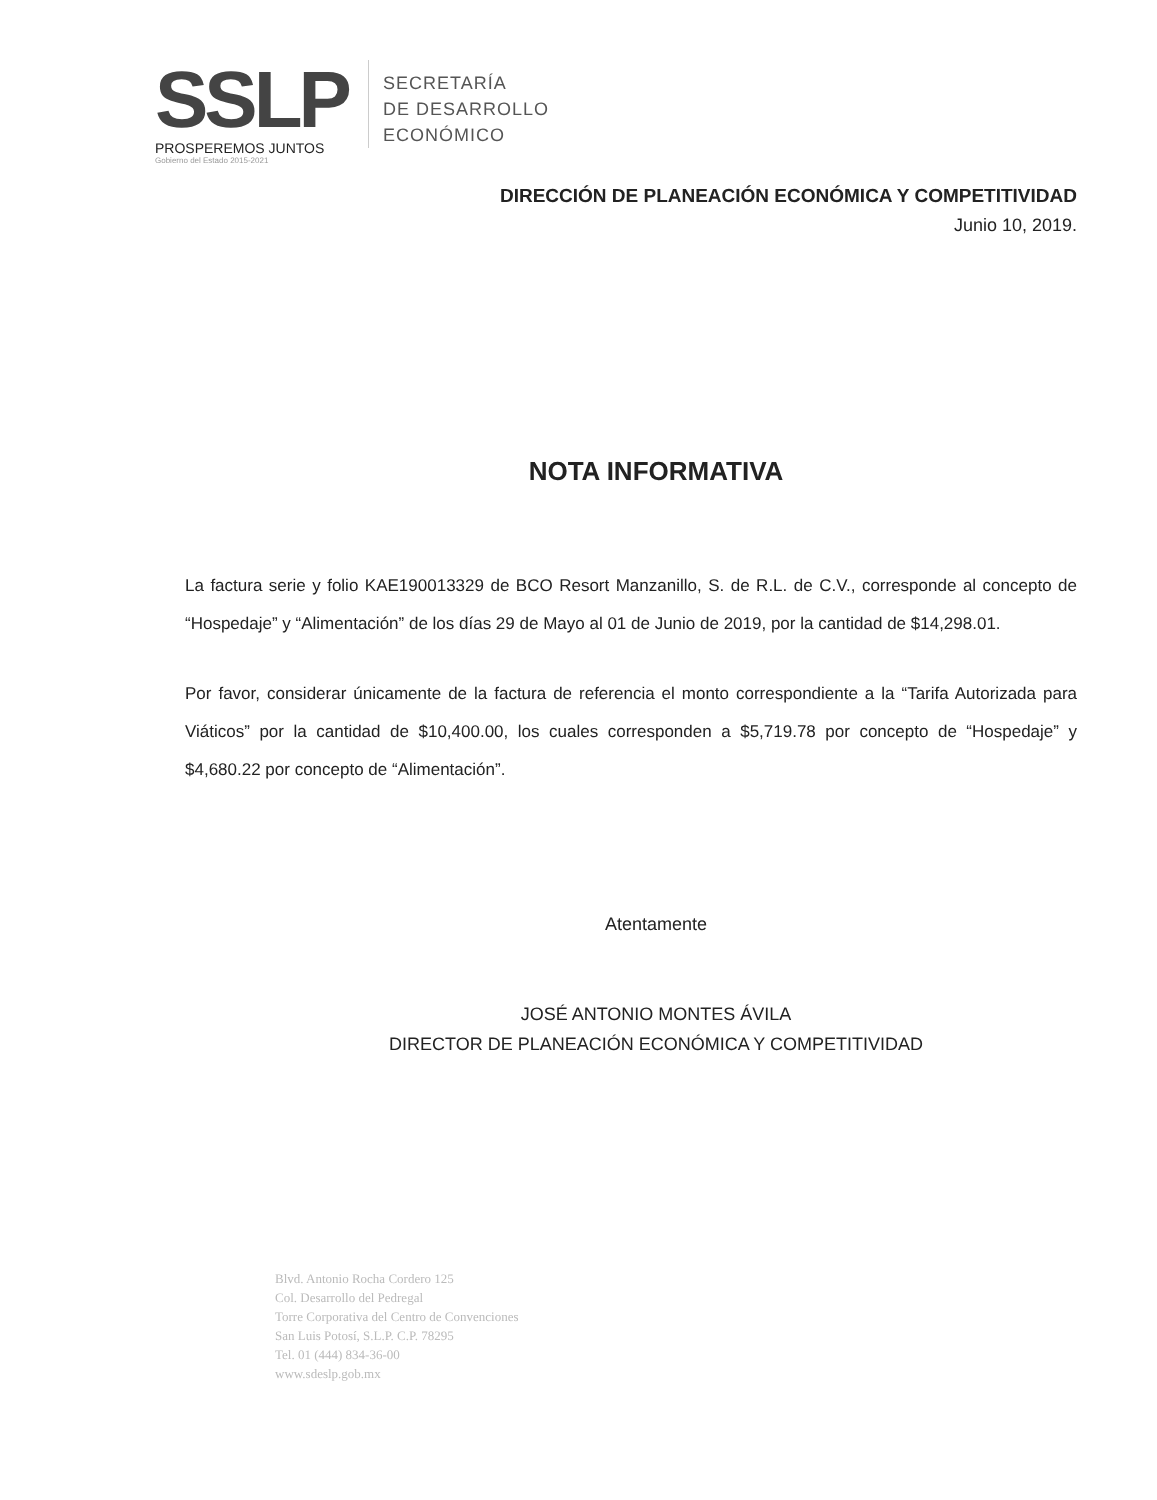SSLP
PROSPEREMOS JUNTOS
Gobierno del Estado 2015-2021
SECRETARÍA
DE DESARROLLO
ECONÓMICO
DIRECCIÓN DE PLANEACIÓN ECONÓMICA Y COMPETITIVIDAD
Junio 10, 2019.
NOTA INFORMATIVA
La factura serie y folio KAE190013329 de BCO Resort Manzanillo, S. de R.L. de C.V., corresponde al concepto de “Hospedaje” y “Alimentación” de los días 29 de Mayo al 01 de Junio de 2019, por la cantidad de $14,298.01.
Por favor, considerar únicamente de la factura de referencia el monto correspondiente a la “Tarifa Autorizada para Viáticos” por la cantidad de $10,400.00, los cuales corresponden a $5,719.78 por concepto de “Hospedaje” y $4,680.22 por concepto de “Alimentación”.
Atentamente
JOSÉ ANTONIO MONTES ÁVILA
DIRECTOR DE PLANEACIÓN ECONÓMICA Y COMPETITIVIDAD
Blvd. Antonio Rocha Cordero 125
Col. Desarrollo del Pedregal
Torre Corporativa del Centro de Convenciones
San Luis Potosí, S.L.P. C.P. 78295
Tel. 01 (444) 834-36-00
www.sdeslp.gob.mx